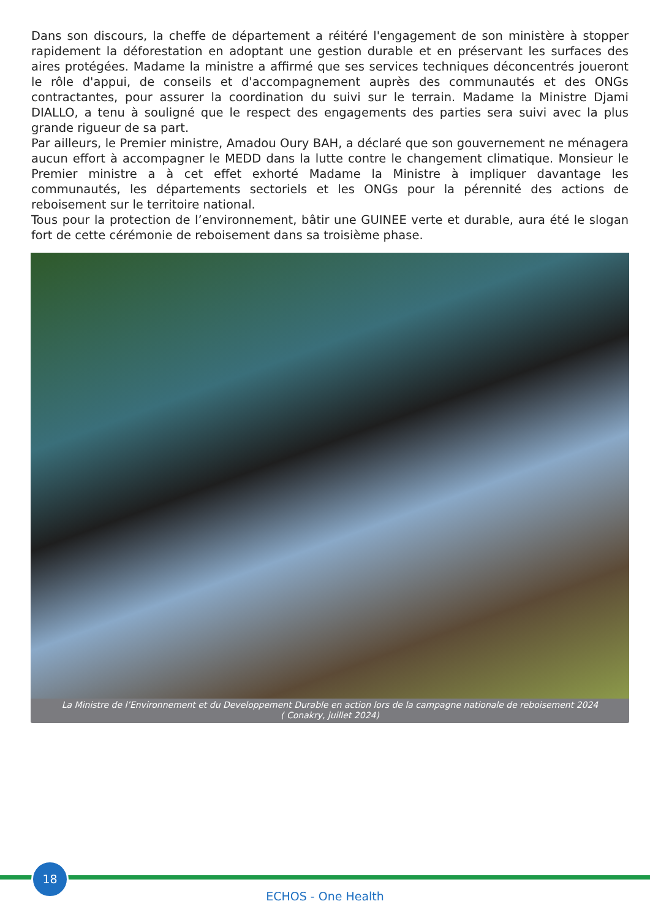Dans son discours, la cheffe de département a réitéré l'engagement de son ministère à stopper rapidement la déforestation en adoptant une gestion durable et en préservant les surfaces des aires protégées. Madame la ministre a affirmé que ses services techniques déconcentrés joueront le rôle d'appui, de conseils et d'accompagnement auprès des communautés et des ONGs contractantes, pour assurer la coordination du suivi sur le terrain. Madame la Ministre Djami DIALLO, a tenu à souligné que le respect des engagements des parties sera suivi avec la plus grande rigueur de sa part.
Par ailleurs, le Premier ministre, Amadou Oury BAH, a déclaré que son gouvernement ne ménagera aucun effort à accompagner le MEDD dans la lutte contre le changement climatique. Monsieur le Premier ministre a à cet effet exhorté Madame la Ministre à impliquer davantage les communautés, les départements sectoriels et les ONGs pour la pérennité des actions de reboisement sur le territoire national.
Tous pour la protection de l’environnement, bâtir une GUINEE verte et durable, aura été le slogan fort de cette cérémonie de reboisement dans sa troisième phase.
La Ministre de l’Environnement et du Developpement Durable en action lors de la campagne nationale de reboisement 2024
( Conakry, juillet 2024)
18
ECHOS - One Health